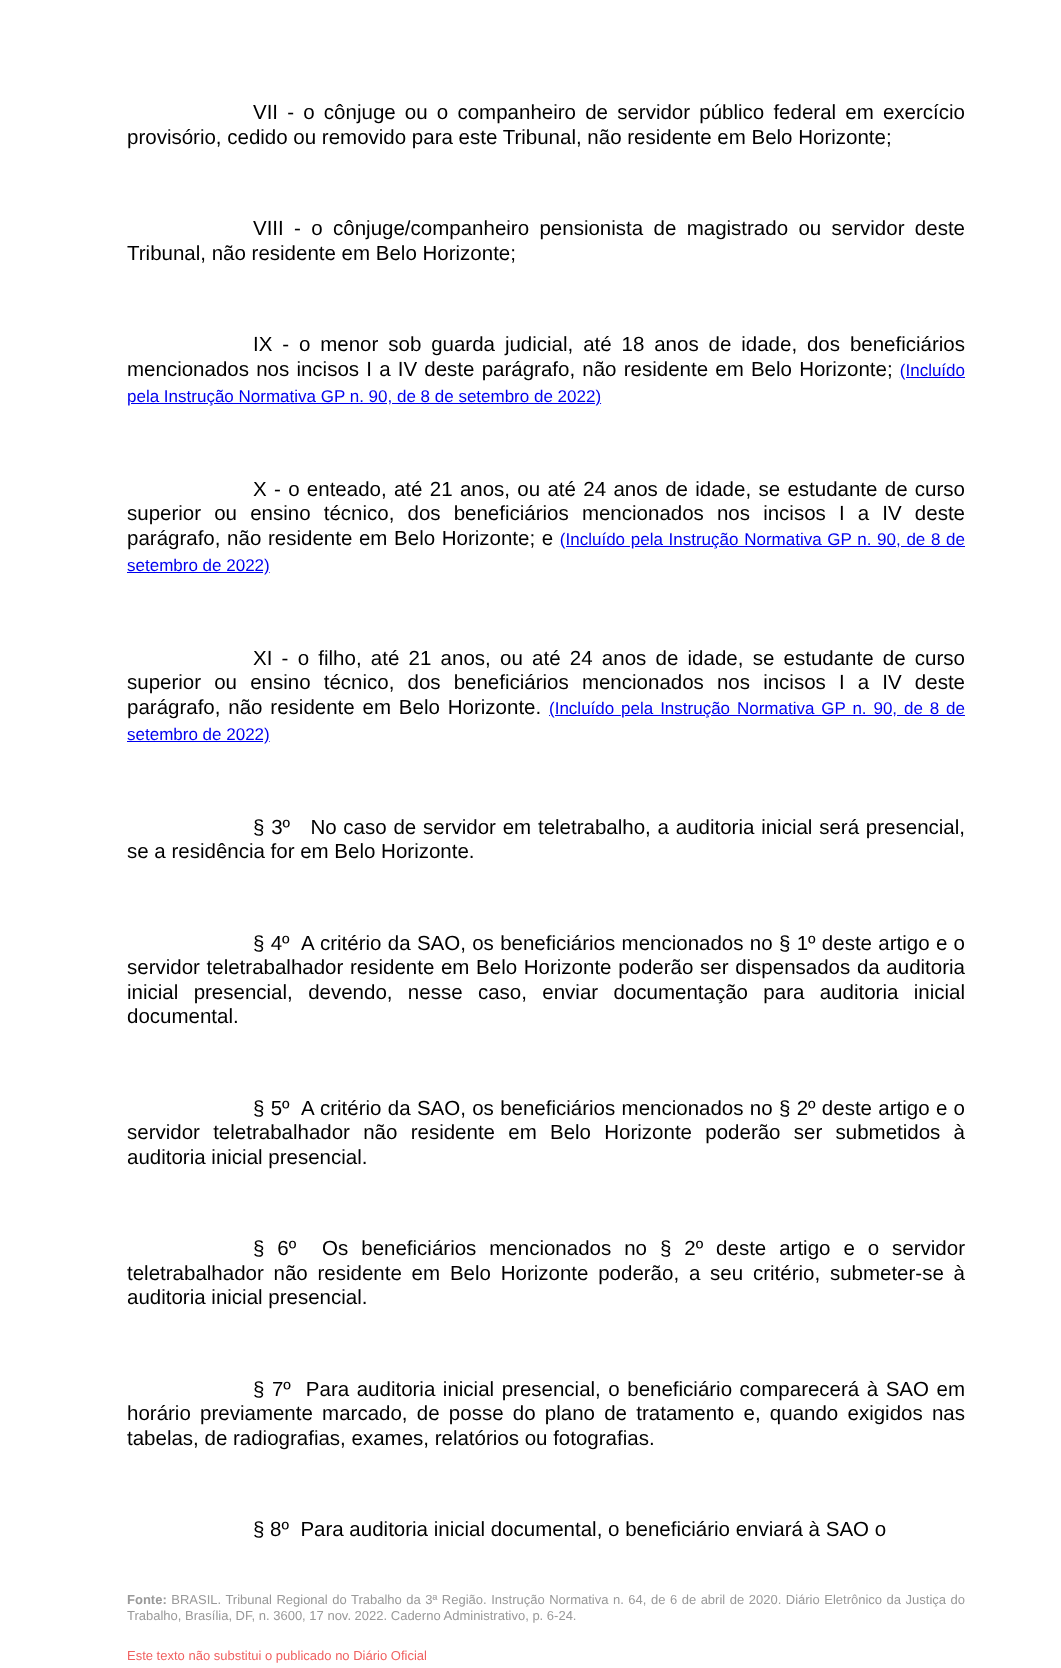VII - o cônjuge ou o companheiro de servidor público federal em exercício provisório, cedido ou removido para este Tribunal, não residente em Belo Horizonte;
VIII - o cônjuge/companheiro pensionista de magistrado ou servidor deste Tribunal, não residente em Belo Horizonte;
IX - o menor sob guarda judicial, até 18 anos de idade, dos beneficiários mencionados nos incisos I a IV deste parágrafo, não residente em Belo Horizonte; (Incluído pela Instrução Normativa GP n. 90, de 8 de setembro de 2022)
X - o enteado, até 21 anos, ou até 24 anos de idade, se estudante de curso superior ou ensino técnico, dos beneficiários mencionados nos incisos I a IV deste parágrafo, não residente em Belo Horizonte; e (Incluído pela Instrução Normativa GP n. 90, de 8 de setembro de 2022)
XI - o filho, até 21 anos, ou até 24 anos de idade, se estudante de curso superior ou ensino técnico, dos beneficiários mencionados nos incisos I a IV deste parágrafo, não residente em Belo Horizonte. (Incluído pela Instrução Normativa GP n. 90, de 8 de setembro de 2022)
§ 3º No caso de servidor em teletrabalho, a auditoria inicial será presencial, se a residência for em Belo Horizonte.
§ 4º A critério da SAO, os beneficiários mencionados no § 1º deste artigo e o servidor teletrabalhador residente em Belo Horizonte poderão ser dispensados da auditoria inicial presencial, devendo, nesse caso, enviar documentação para auditoria inicial documental.
§ 5º A critério da SAO, os beneficiários mencionados no § 2º deste artigo e o servidor teletrabalhador não residente em Belo Horizonte poderão ser submetidos à auditoria inicial presencial.
§ 6º Os beneficiários mencionados no § 2º deste artigo e o servidor teletrabalhador não residente em Belo Horizonte poderão, a seu critério, submeter-se à auditoria inicial presencial.
§ 7º Para auditoria inicial presencial, o beneficiário comparecerá à SAO em horário previamente marcado, de posse do plano de tratamento e, quando exigidos nas tabelas, de radiografias, exames, relatórios ou fotografias.
§ 8º Para auditoria inicial documental, o beneficiário enviará à SAO o
Fonte: BRASIL. Tribunal Regional do Trabalho da 3ª Região. Instrução Normativa n. 64, de 6 de abril de 2020. Diário Eletrônico da Justiça do Trabalho, Brasília, DF, n. 3600, 17 nov. 2022. Caderno Administrativo, p. 6-24.
Este texto não substitui o publicado no Diário Oficial